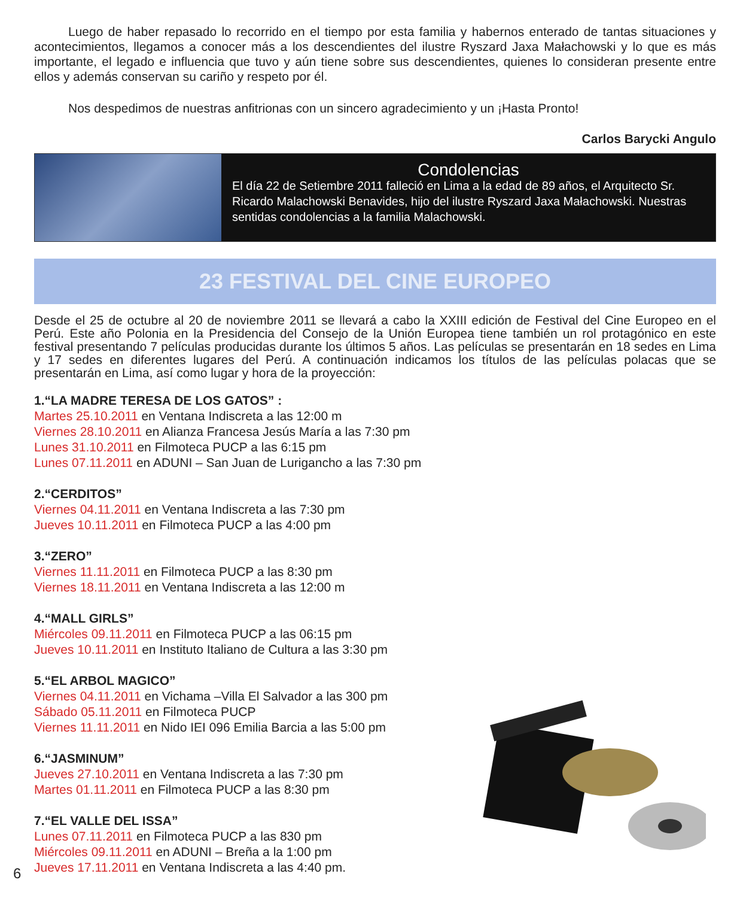Luego de haber repasado lo recorrido en el tiempo por esta familia y habernos enterado de tantas situaciones y acontecimientos, llegamos a conocer más a los descendientes del ilustre Ryszard Jaxa Małachowski y lo que es más importante, el legado e influencia que tuvo y aún tiene sobre sus descendientes, quienes lo consideran presente entre ellos y además conservan su cariño y respeto por él.
Nos despedimos de nuestras anfitrionas con un sincero agradecimiento y un ¡Hasta Pronto!
Carlos Barycki Angulo
Condolencias
El día 22 de Setiembre 2011 falleció en Lima a la edad de 89 años, el Arquitecto Sr. Ricardo Malachowski Benavides, hijo del ilustre Ryszard Jaxa Małachowski. Nuestras sentidas condolencias a la familia Malachowski.
23 FESTIVAL DEL CINE EUROPEO
Desde el 25 de octubre al 20 de noviembre 2011 se llevará a cabo la XXIII edición de Festival del Cine Europeo en el Perú. Este año Polonia en la Presidencia del Consejo de la Unión Europea tiene también un rol protagónico en este festival presentando 7 películas producidas durante los últimos 5 años. Las películas se presentarán en 18 sedes en Lima y 17 sedes en diferentes lugares del Perú. A continuación indicamos los títulos de las películas polacas que se presentarán en Lima, así como lugar y hora de la proyección:
1.“LA MADRE TERESA DE LOS GATOS” :
Martes 25.10.2011 en Ventana Indiscreta a las 12:00 m
Viernes 28.10.2011 en Alianza Francesa Jesús María a las 7:30 pm
Lunes 31.10.2011 en Filmoteca PUCP a las 6:15 pm
Lunes 07.11.2011 en ADUNI – San Juan de Lurigancho a las 7:30 pm
2.“CERDITOS”
Viernes 04.11.2011 en Ventana Indiscreta a las 7:30 pm
Jueves 10.11.2011 en Filmoteca PUCP a las 4:00 pm
3.“ZERO”
Viernes 11.11.2011 en Filmoteca PUCP a las 8:30 pm
Viernes 18.11.2011 en Ventana Indiscreta a las 12:00 m
4.“MALL GIRLS”
Miércoles 09.11.2011 en Filmoteca PUCP a las 06:15 pm
Jueves 10.11.2011 en Instituto Italiano de Cultura a las 3:30 pm
5.“EL ARBOL MAGICO”
Viernes 04.11.2011 en Vichama –Villa El Salvador a las 300 pm
Sábado 05.11.2011 en Filmoteca PUCP
Viernes 11.11.2011 en Nido IEI 096 Emilia Barcia a las 5:00 pm
6.“JASMINUM”
Jueves 27.10.2011 en Ventana Indiscreta a las 7:30 pm
Martes 01.11.2011 en Filmoteca PUCP a las 8:30 pm
7.“EL VALLE DEL ISSA”
Lunes 07.11.2011 en Filmoteca PUCP a las 830 pm
Miércoles 09.11.2011 en ADUNI – Breña a la 1:00 pm
Jueves 17.11.2011 en Ventana Indiscreta a las 4:40 pm.
6